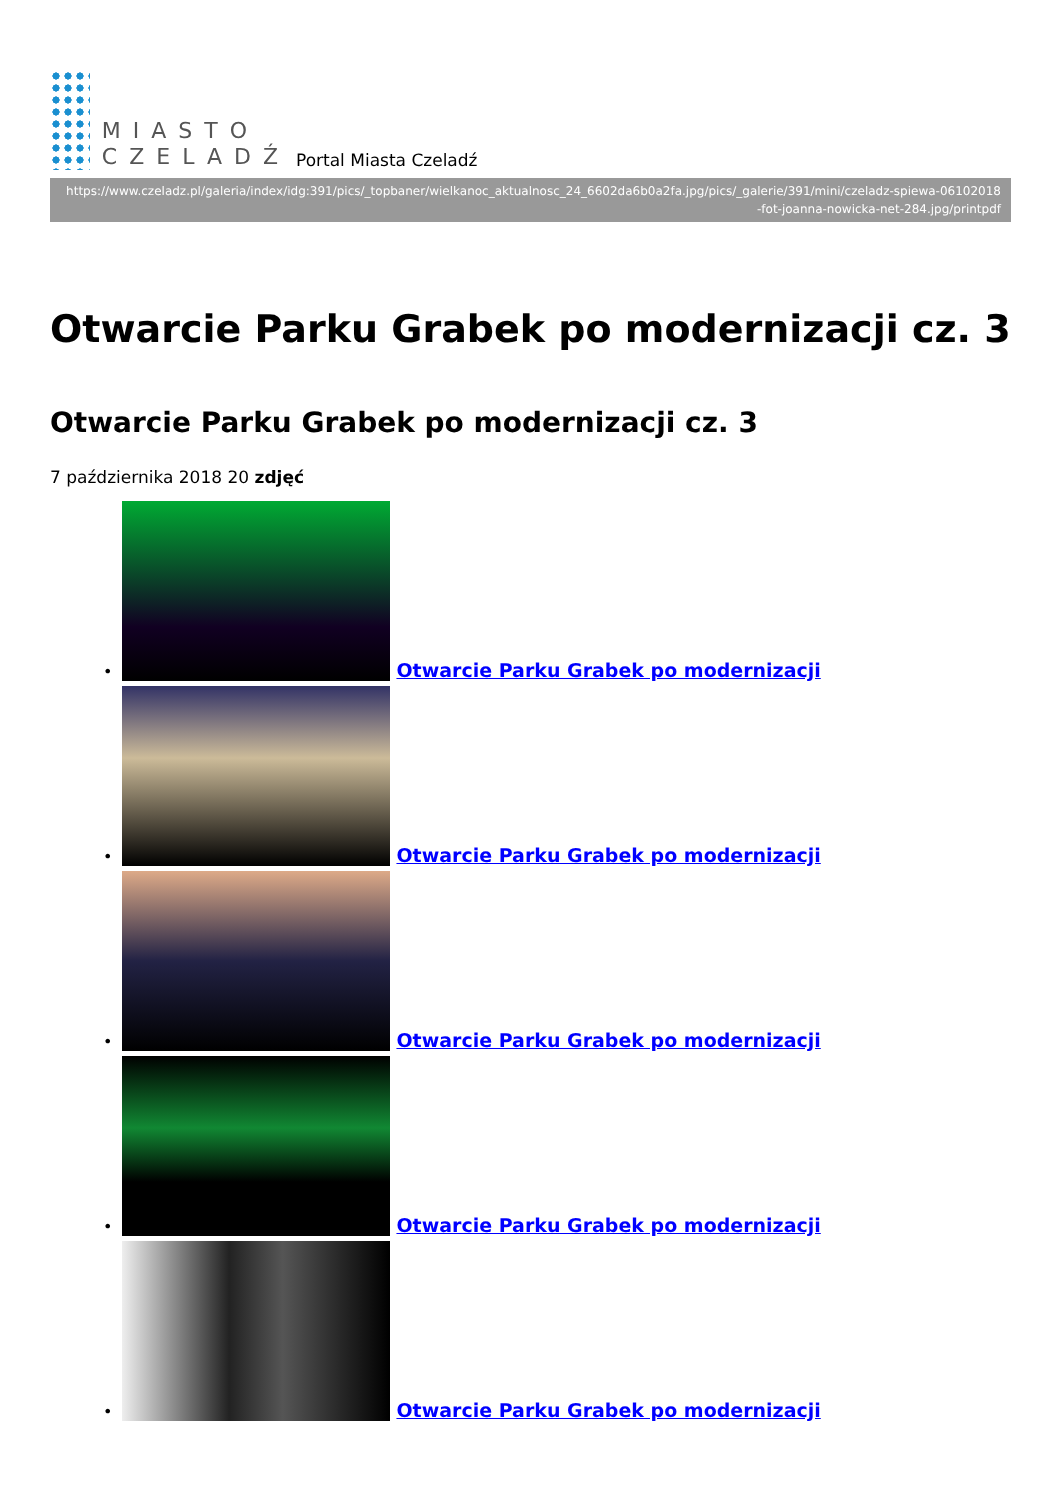MIASTO
CZELADŹ
Portal Miasta Czeladź
https://www.czeladz.pl/galeria/index/idg:391/pics/_topbaner/wielkanoc_aktualnosc_24_6602da6b0a2fa.jpg/pics/_galerie/391/mini/czeladz-spiewa-06102018
-fot-joanna-nowicka-net-284.jpg/printpdf
Otwarcie Parku Grabek po modernizacji cz. 3
Otwarcie Parku Grabek po modernizacji cz. 3
7 października 2018 20 zdjęć
•
Otwarcie Parku Grabek po modernizacji
•
Otwarcie Parku Grabek po modernizacji
•
Otwarcie Parku Grabek po modernizacji
•
Otwarcie Parku Grabek po modernizacji
•
Otwarcie Parku Grabek po modernizacji